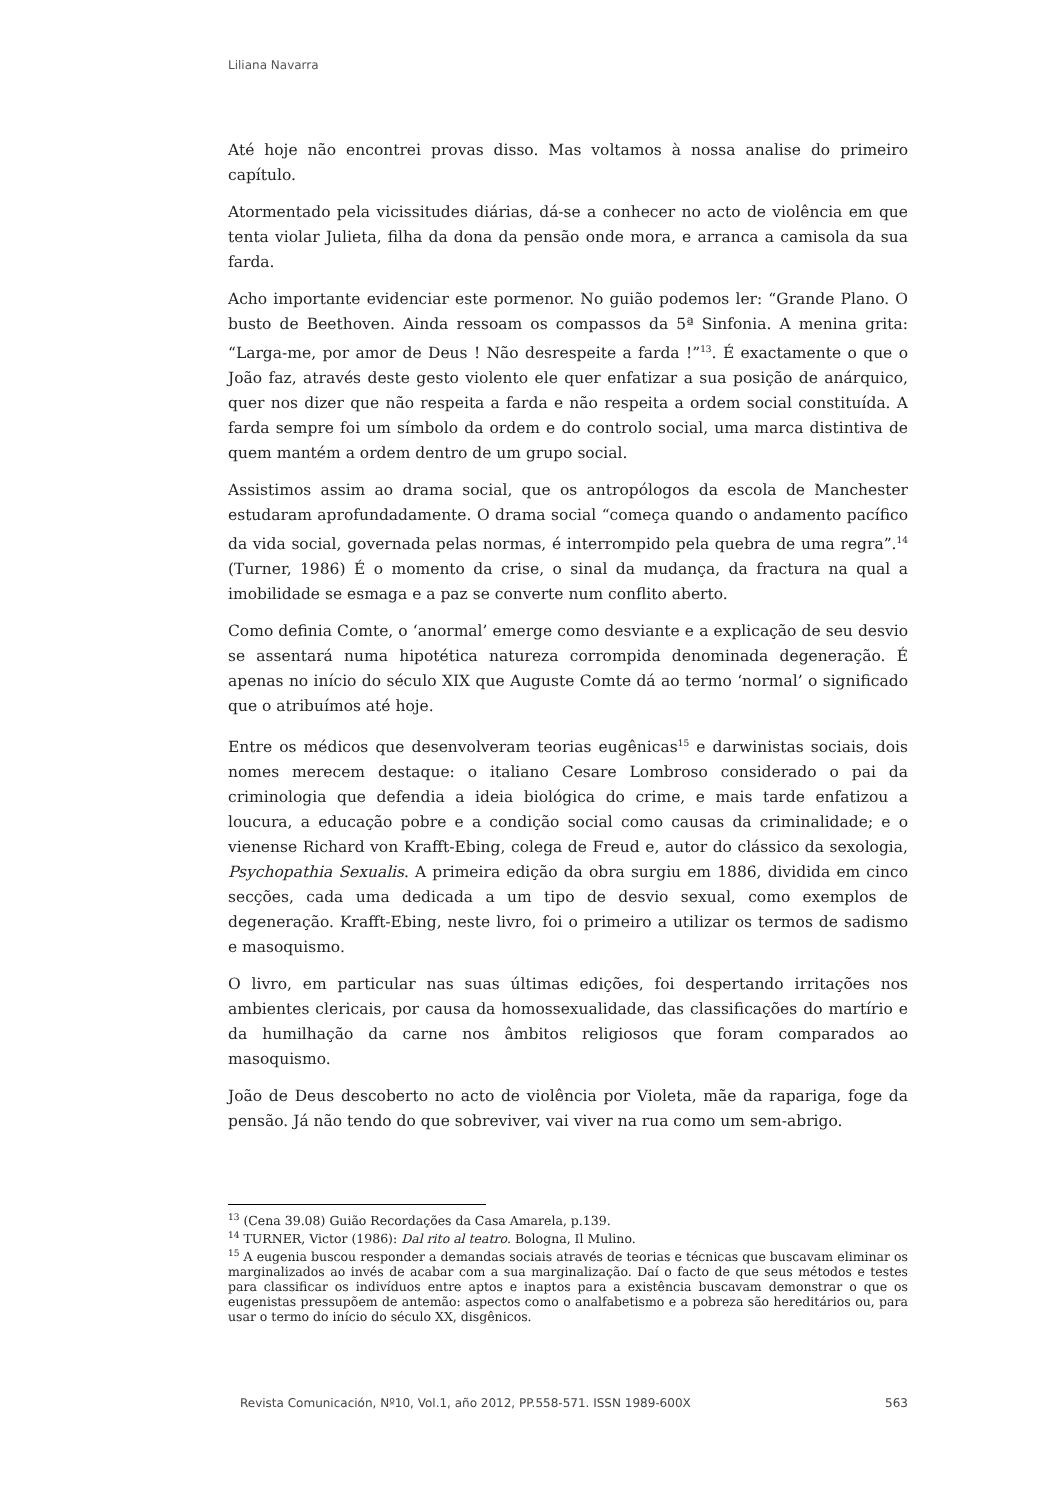Liliana Navarra
Até hoje não encontrei provas disso. Mas voltamos à nossa analise do primeiro capítulo.
Atormentado pela vicissitudes diárias, dá-se a conhecer no acto de violência em que tenta violar Julieta, filha da dona da pensão onde mora, e arranca a camisola da sua farda.
Acho importante evidenciar este pormenor. No guião podemos ler: “Grande Plano. O busto de Beethoven. Ainda ressoam os compassos da 5ª Sinfonia. A menina grita: “Larga-me, por amor de Deus ! Não desrespeite a farda !”<sup>13</sup>. É exactamente o que o João faz, através deste gesto violento ele quer enfatizar a sua posição de anárquico, quer nos dizer que não respeita a farda e não respeita a ordem social constituída. A farda sempre foi um símbolo da ordem e do controlo social, uma marca distintiva de quem mantém a ordem dentro de um grupo social.
Assistimos assim ao drama social, que os antropólogos da escola de Manchester estudaram aprofundadamente. O drama social “começa quando o andamento pacífico da vida social, governada pelas normas, é interrompido pela quebra de uma regra”.<sup>14</sup> (Turner, 1986) É o momento da crise, o sinal da mudança, da fractura na qual a imobilidade se esmaga e a paz se converte num conflito aberto.
Como definia Comte, o ‘anormal’ emerge como desviante e a explicação de seu desvio se assentará numa hipotética natureza corrompida denominada degeneração. É apenas no início do século XIX que Auguste Comte dá ao termo ‘normal’ o significado que o atribuímos até hoje.
Entre os médicos que desenvolveram teorias eugênicas<sup>15</sup> e darwinistas sociais, dois nomes merecem destaque: o italiano Cesare Lombroso considerado o pai da criminologia que defendia a ideia biológica do crime, e mais tarde enfatizou a loucura, a educação pobre e a condição social como causas da criminalidade; e o vienense Richard von Krafft-Ebing, colega de Freud e, autor do clássico da sexologia, Psychopathia Sexualis. A primeira edição da obra surgiu em 1886, dividida em cinco secções, cada uma dedicada a um tipo de desvio sexual, como exemplos de degeneração. Krafft-Ebing, neste livro, foi o primeiro a utilizar os termos de sadismo e masoquismo.
O livro, em particular nas suas últimas edições, foi despertando irritações nos ambientes clericais, por causa da homossexualidade, das classificações do martírio e da humilhação da carne nos âmbitos religiosos que foram comparados ao masoquismo.
João de Deus descoberto no acto de violência por Violeta, mãe da rapariga, foge da pensão. Já não tendo do que sobreviver, vai viver na rua como um sem-abrigo.
<sup>13</sup> (Cena 39.08) Guião Recordações da Casa Amarela, p.139.
<sup>14</sup> TURNER, Victor (1986): Dal rito al teatro. Bologna, Il Mulino.
<sup>15</sup> A eugenia buscou responder a demandas sociais através de teorias e técnicas que buscavam eliminar os marginalizados ao invés de acabar com a sua marginalização. Daí o facto de que seus métodos e testes para classificar os indivíduos entre aptos e inaptos para a existência buscavam demonstrar o que os eugenistas pressupõem de antemão: aspectos como o analfabetismo e a pobreza são hereditários ou, para usar o termo do início do século XX, disgênicos.
Revista Comunicación, Nº10, Vol.1, año 2012, PP.558-571. ISSN 1989-600X 563